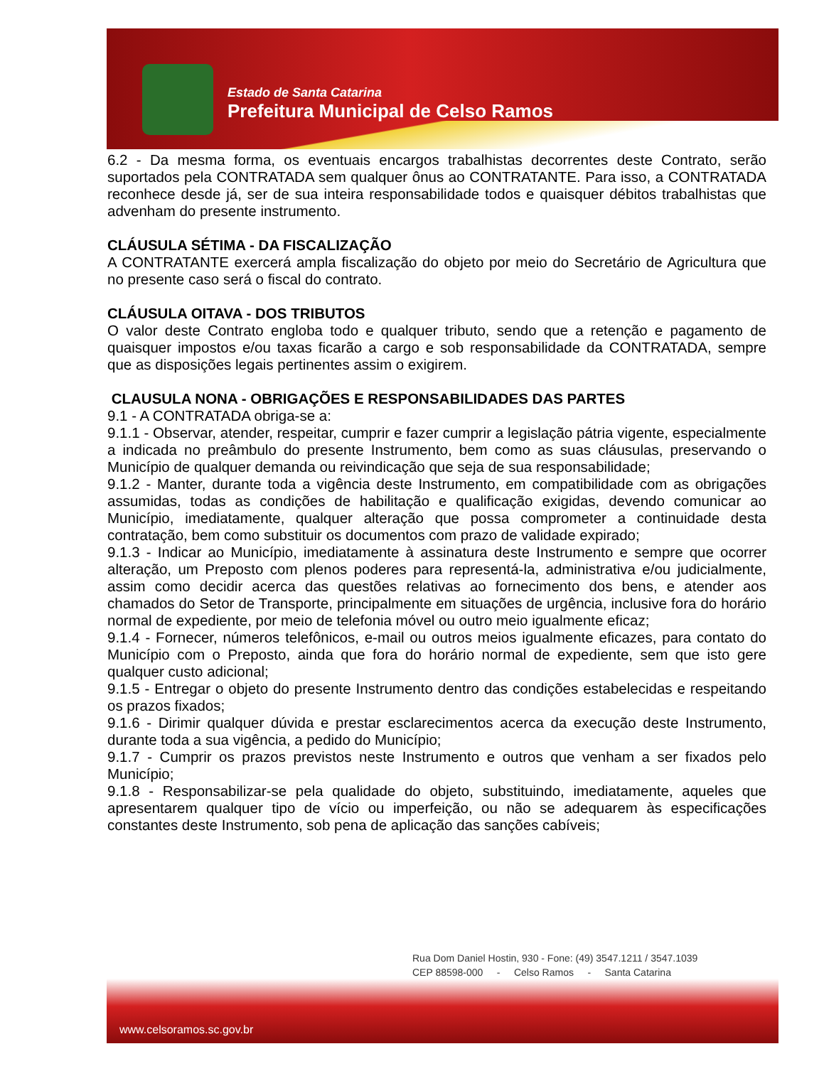Estado de Santa Catarina
Prefeitura Municipal de Celso Ramos
6.2 - Da mesma forma, os eventuais encargos trabalhistas decorrentes deste Contrato, serão suportados pela CONTRATADA sem qualquer ônus ao CONTRATANTE. Para isso, a CONTRATADA reconhece desde já, ser de sua inteira responsabilidade todos e quaisquer débitos trabalhistas que advenham do presente instrumento.
CLÁUSULA SÉTIMA - DA FISCALIZAÇÃO
A CONTRATANTE exercerá ampla fiscalização do objeto por meio do Secretário de Agricultura que no presente caso será o fiscal do contrato.
CLÁUSULA OITAVA - DOS TRIBUTOS
O valor deste Contrato engloba todo e qualquer tributo, sendo que a retenção e pagamento de quaisquer impostos e/ou taxas ficarão a cargo e sob responsabilidade da CONTRATADA, sempre que as disposições legais pertinentes assim o exigirem.
CLAUSULA NONA - OBRIGAÇÕES E RESPONSABILIDADES DAS PARTES
9.1 - A CONTRATADA obriga-se a:
9.1.1 - Observar, atender, respeitar, cumprir e fazer cumprir a legislação pátria vigente, especialmente a indicada no preâmbulo do presente Instrumento, bem como as suas cláusulas, preservando o Município de qualquer demanda ou reivindicação que seja de sua responsabilidade;
9.1.2 - Manter, durante toda a vigência deste Instrumento, em compatibilidade com as obrigações assumidas, todas as condições de habilitação e qualificação exigidas, devendo comunicar ao Município, imediatamente, qualquer alteração que possa comprometer a continuidade desta contratação, bem como substituir os documentos com prazo de validade expirado;
9.1.3 - Indicar ao Município, imediatamente à assinatura deste Instrumento e sempre que ocorrer alteração, um Preposto com plenos poderes para representá-la, administrativa e/ou judicialmente, assim como decidir acerca das questões relativas ao fornecimento dos bens, e atender aos chamados do Setor de Transporte, principalmente em situações de urgência, inclusive fora do horário normal de expediente, por meio de telefonia móvel ou outro meio igualmente eficaz;
9.1.4 - Fornecer, números telefônicos, e-mail ou outros meios igualmente eficazes, para contato do Município com o Preposto, ainda que fora do horário normal de expediente, sem que isto gere qualquer custo adicional;
9.1.5 - Entregar o objeto do presente Instrumento dentro das condições estabelecidas e respeitando os prazos fixados;
9.1.6 - Dirimir qualquer dúvida e prestar esclarecimentos acerca da execução deste Instrumento, durante toda a sua vigência, a pedido do Município;
9.1.7 - Cumprir os prazos previstos neste Instrumento e outros que venham a ser fixados pelo Município;
9.1.8 - Responsabilizar-se pela qualidade do objeto, substituindo, imediatamente, aqueles que apresentarem qualquer tipo de vício ou imperfeição, ou não se adequarem às especificações constantes deste Instrumento, sob pena de aplicação das sanções cabíveis;
Rua Dom Daniel Hostin, 930 - Fone: (49) 3547.1211 / 3547.1039
CEP 88598-000 - Celso Ramos - Santa Catarina
www.celsoramos.sc.gov.br